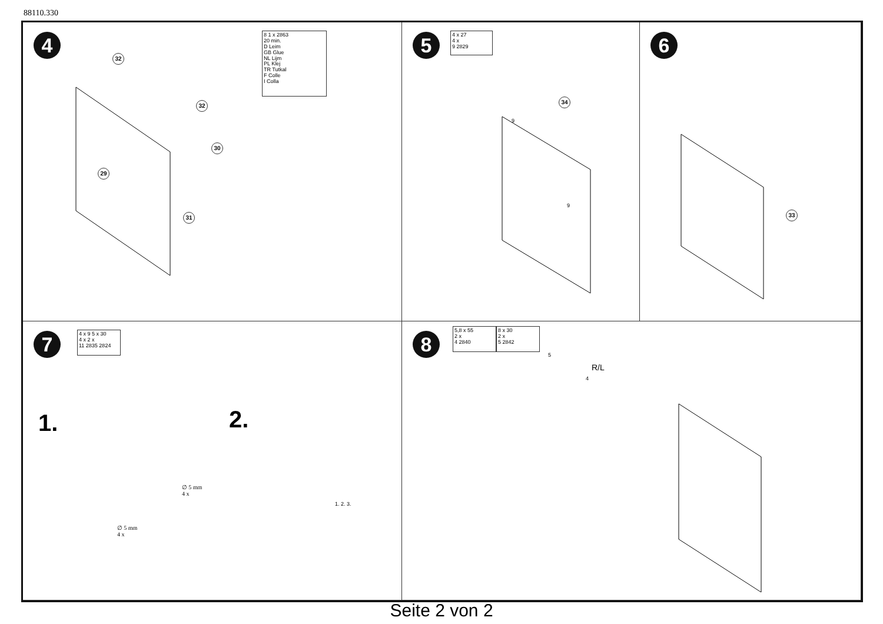88110.330
4
8 1 x 2863
20 min.
D Leim
GB Glue
NL Lijm
PL Klej
TR Tutkal
F Colle
I Colla
32
32
30
29
31
5
4 x 27
4 x
9 2829
34
9
9
6
33
7
4 x 9 5 x 30
4 x 2 x
11 2835 2824
1. 2.
∅ 5 mm
4 x
∅ 5 mm
4 x
1. 2. 3.
8
5,8 x 55
2 x
4 2840
8 x 30
2 x
5 2842
R/L
5
4
Seite 2 von 2